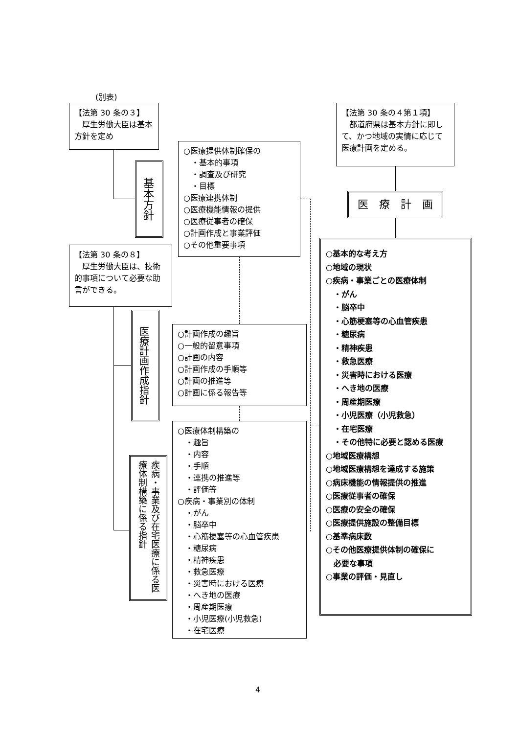(別表)
【法第 30 条の３】
　厚生労働大臣は基本方針を定め
基本方針
○医療提供体制確保の
　・基本的事項
　・調査及び研究
　・目標
○医療連携体制
○医療機能情報の提供
○医療従事者の確保
○計画作成と事業評価
○その他重要事項
【法第 30 条の４第１項】
　都道府県は基本方針に即して、かつ地域の実情に応じて医療計画を定める。
医　療　計　画
【法第 30 条の８】
　厚生労働大臣は、技術的事項について必要な助言ができる。
医療計画作成指針
○計画作成の趣旨
○一般的留意事項
○計画の内容
○計画作成の手順等
○計画の推進等
○計画に係る報告等
疾病・事業及び在宅医療に係る医療体制構築に係る指針
○医療体制構築の
　・趣旨
　・内容
　・手順
　・連携の推進等
　・評価等
○疾病・事業別の体制
　・がん
　・脳卒中
　・心筋梗塞等の心血管疾患
　・糖尿病
　・精神疾患
　・救急医療
　・災害時における医療
　・へき地の医療
　・周産期医療
　・小児医療(小児救急)
　・在宅医療
○基本的な考え方
○地域の現状
○疾病・事業ごとの医療体制
　・がん
　・脳卒中
　・心筋梗塞等の心血管疾患
　・糖尿病
　・精神疾患
　・救急医療
　・災害時における医療
　・へき地の医療
　・周産期医療
　・小児医療（小児救急）
　・在宅医療
　・その他特に必要と認める医療
○地域医療構想
○地域医療構想を達成する施策
○病床機能の情報提供の推進
○医療従事者の確保
○医療の安全の確保
○医療提供施設の整備目標
○基準病床数
○その他医療提供体制の確保に
　必要な事項
○事業の評価・見直し
4